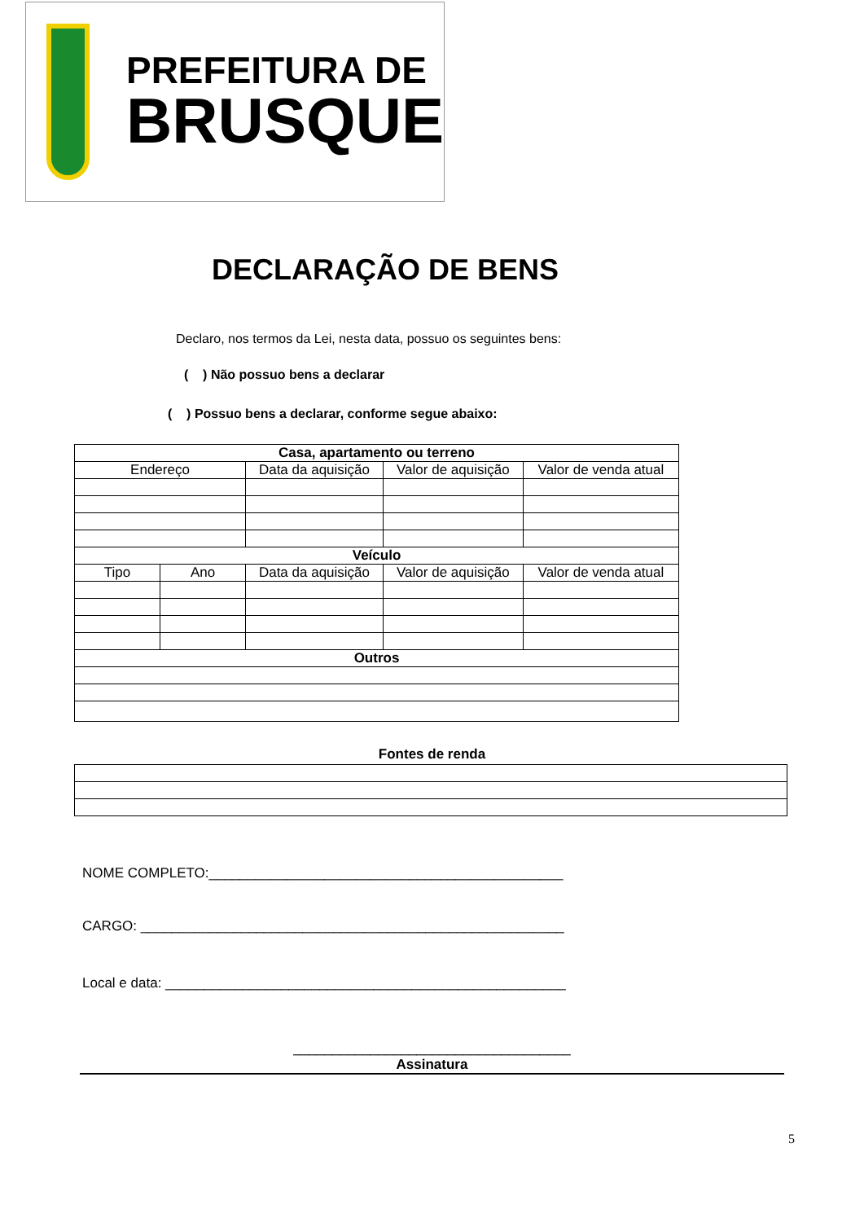PREFEITURA DE
BRUSQUE
DECLARAÇÃO DE BENS
Declaro, nos termos da Lei, nesta data, possuo os seguintes bens:
( ) Não possuo bens a declarar
( ) Possuo bens a declarar, conforme segue abaixo:
| Casa, apartamento ou terreno | | | | |
| --- | --- | --- | --- | --- |
| Endereço | | Data da aquisição | Valor de aquisição | Valor de venda atual |
| Veículo | | | | |
| Tipo | Ano | Data da aquisição | Valor de aquisição | Valor de venda atual |
| Outros | | | | |
Fontes de renda
NOME COMPLETO:______________________________________________
CARGO: _______________________________________________________
Local e data: ____________________________________________________
____________________________________
Assinatura
5